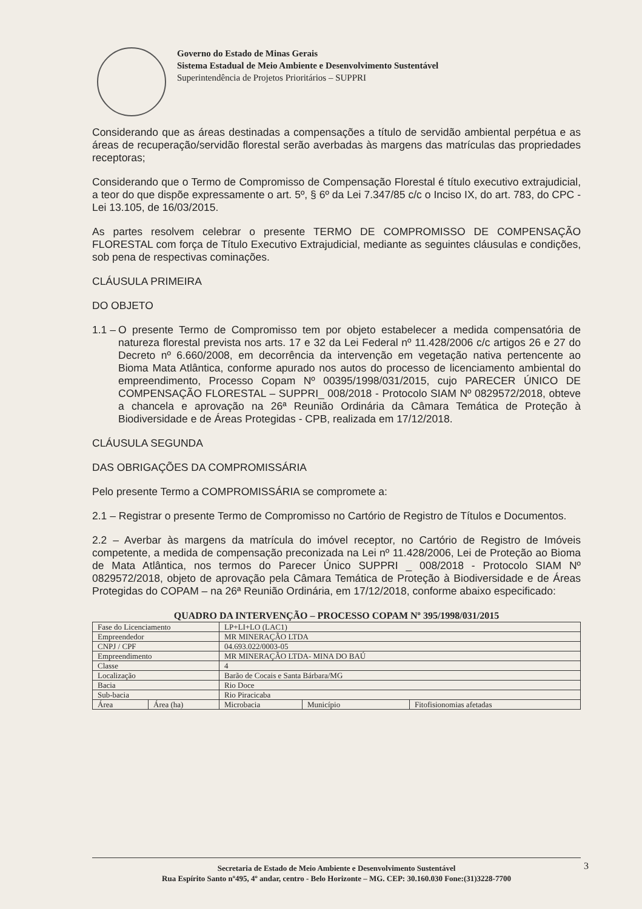Governo do Estado de Minas Gerais
Sistema Estadual de Meio Ambiente e Desenvolvimento Sustentável
Superintendência de Projetos Prioritários – SUPPRI
Considerando que as áreas destinadas a compensações a título de servidão ambiental perpétua e as áreas de recuperação/servidão florestal serão averbadas às margens das matrículas das propriedades receptoras;
Considerando que o Termo de Compromisso de Compensação Florestal é título executivo extrajudicial, a teor do que dispõe expressamente o art. 5º, § 6º da Lei 7.347/85 c/c o Inciso IX, do art. 783, do CPC - Lei 13.105, de 16/03/2015.
As partes resolvem celebrar o presente TERMO DE COMPROMISSO DE COMPENSAÇÃO FLORESTAL com força de Título Executivo Extrajudicial, mediante as seguintes cláusulas e condições, sob pena de respectivas cominações.
CLÁUSULA PRIMEIRA
DO OBJETO
1.1 –
O presente Termo de Compromisso tem por objeto estabelecer a medida compensatória de natureza florestal prevista nos arts. 17 e 32 da Lei Federal nº 11.428/2006 c/c artigos 26 e 27 do Decreto nº 6.660/2008, em decorrência da intervenção em vegetação nativa pertencente ao Bioma Mata Atlântica, conforme apurado nos autos do processo de licenciamento ambiental do empreendimento, Processo Copam Nº 00395/1998/031/2015, cujo PARECER ÚNICO DE COMPENSAÇÃO FLORESTAL – SUPPRI_ 008/2018 - Protocolo SIAM Nº 0829572/2018, obteve a chancela e aprovação na 26ª Reunião Ordinária da Câmara Temática de Proteção à Biodiversidade e de Áreas Protegidas - CPB, realizada em 17/12/2018.
CLÁUSULA SEGUNDA
DAS OBRIGAÇÕES DA COMPROMISSÁRIA
Pelo presente Termo a COMPROMISSÁRIA se compromete a:
2.1 – Registrar o presente Termo de Compromisso no Cartório de Registro de Títulos e Documentos.
2.2 – Averbar às margens da matrícula do imóvel receptor, no Cartório de Registro de Imóveis competente, a medida de compensação preconizada na Lei nº 11.428/2006, Lei de Proteção ao Bioma de Mata Atlântica, nos termos do Parecer Único SUPPRI _ 008/2018 - Protocolo SIAM Nº 0829572/2018, objeto de aprovação pela Câmara Temática de Proteção à Biodiversidade e de Áreas Protegidas do COPAM – na 26ª Reunião Ordinária, em 17/12/2018, conforme abaixo especificado:
QUADRO DA INTERVENÇÃO – PROCESSO COPAM Nº 395/1998/031/2015
| Fase do Licenciamento | | LP+LI+LO (LAC1) | | |
| Empreendedor | | MR MINERAÇÃO LTDA | | |
| CNPJ / CPF | | 04.693.022/0003-05 | | |
| Empreendimento | | MR MINERAÇÃO LTDA- MINA DO BAÚ | | |
| Classe | | 4 | | |
| Localização | | Barão de Cocais e Santa Bárbara/MG | | |
| Bacia | | Rio Doce | | |
| Sub-bacia | | Rio Piracicaba | | |
| Área | Área (ha) | Microbacia | Município | Fitofisionomias afetadas |
Secretaria de Estado de Meio Ambiente e Desenvolvimento Sustentável
Rua Espírito Santo nº495, 4º andar, centro - Belo Horizonte – MG. CEP: 30.160.030 Fone:(31)3228-7700
3